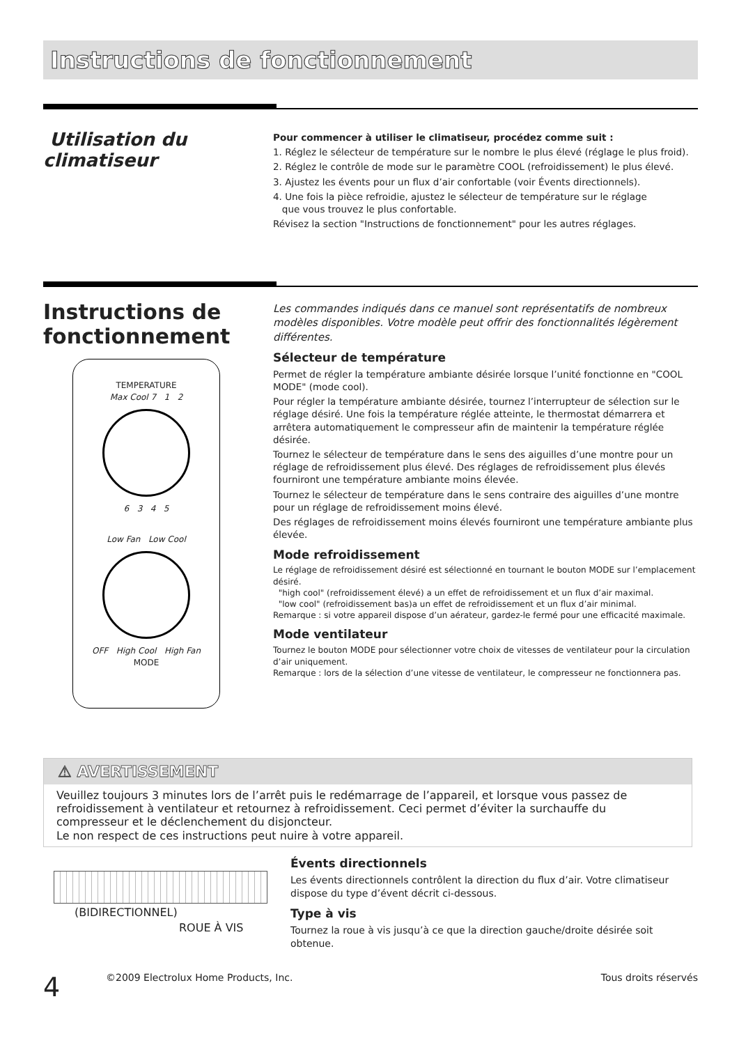Instructions de fonctionnement
Utilisation du
climatiseur
Pour commencer à utiliser le climatiseur, procédez comme suit :
1. Réglez le sélecteur de température sur le nombre le plus élevé (réglage le plus froid).
2. Réglez le contrôle de mode sur le paramètre COOL (refroidissement) le plus élevé.
3. Ajustez les évents pour un flux d’air confortable (voir Évents directionnels).
4. Une fois la pièce refroidie, ajustez le sélecteur de température sur le réglage
que vous trouvez le plus confortable.
Révisez la section "Instructions de fonctionnement" pour les autres réglages.
Instructions de
fonctionnement
TEMPERATURE
Max Cool 7 1 2
6 3 4 5
Low Fan Low Cool
OFF High Cool High Fan
MODE
Les commandes indiqués dans ce manuel sont représentatifs de nombreux modèles disponibles. Votre modèle peut offrir des fonctionnalités légèrement différentes.
Sélecteur de température
Permet de régler la température ambiante désirée lorsque l’unité fonctionne en "COOL MODE" (mode cool).
Pour régler la température ambiante désirée, tournez l’interrupteur de sélection sur le réglage désiré. Une fois la température réglée atteinte, le thermostat démarrera et arrêtera automatiquement le compresseur afin de maintenir la température réglée désirée.
Tournez le sélecteur de température dans le sens des aiguilles d’une montre pour un réglage de refroidissement plus élevé. Des réglages de refroidissement plus élevés fourniront une température ambiante moins élevée.
Tournez le sélecteur de température dans le sens contraire des aiguilles d’une montre pour un réglage de refroidissement moins élevé.
Des réglages de refroidissement moins élevés fourniront une température ambiante plus élevée.
Mode refroidissement
Le réglage de refroidissement désiré est sélectionné en tournant le bouton MODE sur l’emplacement désiré.
"high cool" (refroidissement élevé) a un effet de refroidissement et un flux d’air maximal.
"low cool" (refroidissement bas)a un effet de refroidissement et un flux d’air minimal.
Remarque : si votre appareil dispose d’un aérateur, gardez-le fermé pour une efficacité maximale.
Mode ventilateur
Tournez le bouton MODE pour sélectionner votre choix de vitesses de ventilateur pour la circulation d’air uniquement.
Remarque : lors de la sélection d’une vitesse de ventilateur, le compresseur ne fonctionnera pas.
⚠ AVERTISSEMENT
Veuillez toujours 3 minutes lors de l’arrêt puis le redémarrage de l’appareil, et lorsque vous passez de refroidissement à ventilateur et retournez à refroidissement. Ceci permet d’éviter la surchauffe du compresseur et le déclenchement du disjoncteur.
Le non respect de ces instructions peut nuire à votre appareil.
(BIDIRECTIONNEL)
ROUE À VIS
Évents directionnels
Les évents directionnels contrôlent la direction du flux d’air. Votre climatiseur dispose du type d’évent décrit ci-dessous.
Type à vis
Tournez la roue à vis jusqu’à ce que la direction gauche/droite désirée soit obtenue.
4 ©2009 Electrolux Home Products, Inc. Tous droits réservés